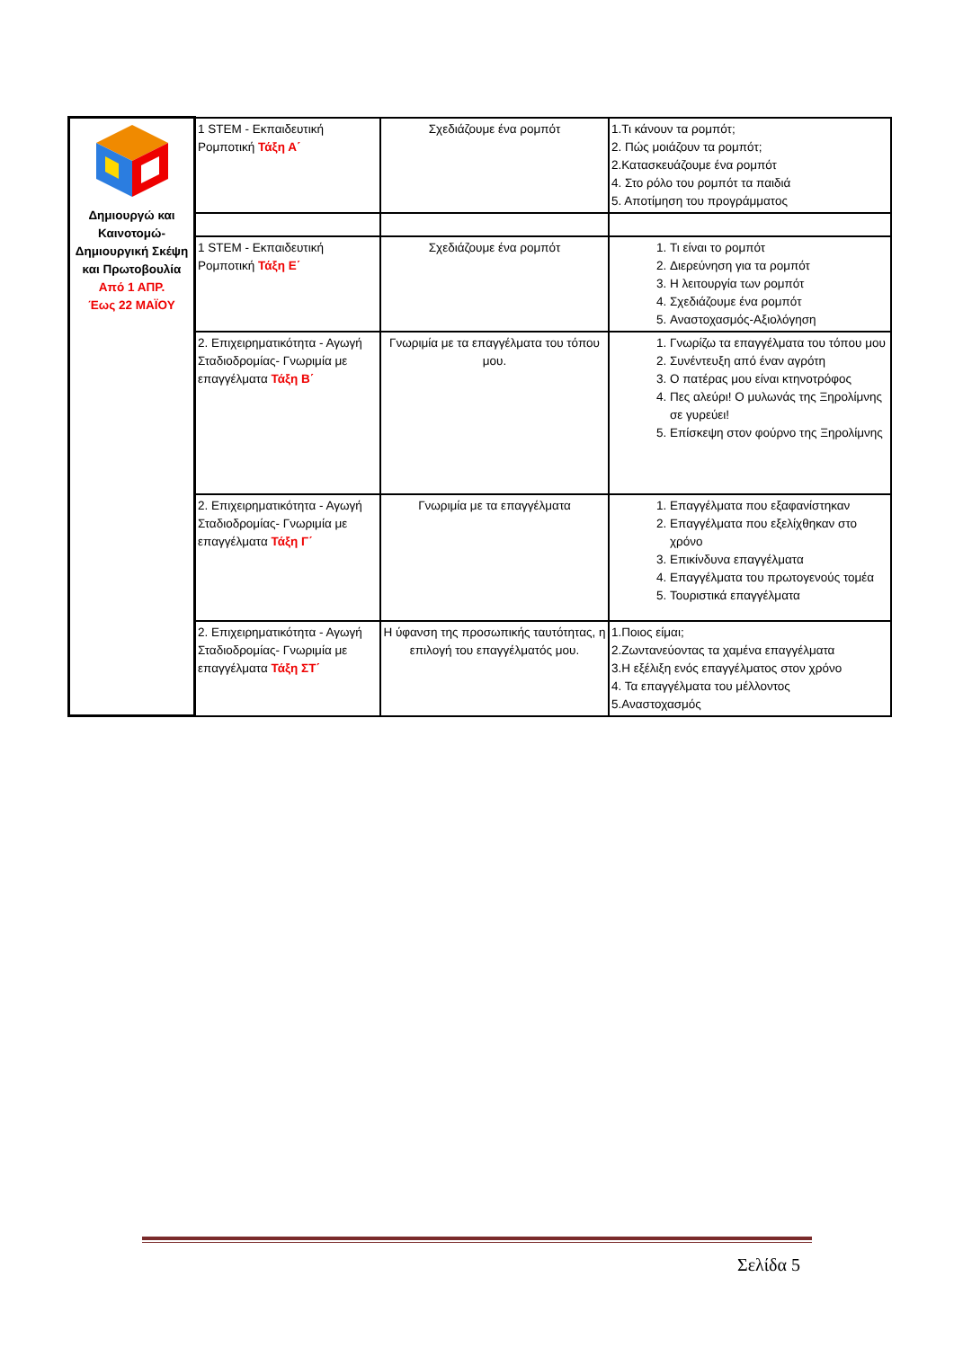| Δημιουργώ και Καινοτομώ- Δημιουργική Σκέψη και Πρωτοβουλία Από 1 ΑΠΡ. Έως 22 ΜΑΪΟΥ | 1 STEM - Εκπαιδευτική Ρομποτική Τάξη Α΄ | Σχεδιάζουμε ένα ρομπότ | 1.Τι κάνουν τα ρομπότ; 2. Πώς μοιάζουν τα ρομπότ; 2.Κατασκευάζουμε ένα ρομπότ 4. Στο ρόλο του ρομπότ τα παιδιά 5. Αποτίμηση του προγράμματος |
| | 1 STEM - Εκπαιδευτική Ρομποτική Τάξη Ε΄ | Σχεδιάζουμε ένα ρομπότ | 1. Τι είναι το ρομπότ 2. Διερεύνηση για τα ρομπότ 3. Η λειτουργία των ρομπότ 4. Σχεδιάζουμε ένα ρομπότ 5. Αναστοχασμός-Αξιολόγηση |
| | 2. Επιχειρηματικότητα - Αγωγή Σταδιοδρομίας- Γνωριμία με επαγγέλματα Τάξη Β΄ | Γνωριμία με τα επαγγέλματα του τόπου μου. | 1. Γνωρίζω τα επαγγέλματα του τόπου μου 2. Συνέντευξη από έναν αγρότη 3. Ο πατέρας μου είναι κτηνοτρόφος 4. Πες αλεύρι! Ο μυλωνάς της Ξηρολίμνης σε γυρεύει! 5. Επίσκεψη στον φούρνο της Ξηρολίμνης |
| | 2. Επιχειρηματικότητα - Αγωγή Σταδιοδρομίας- Γνωριμία με επαγγέλματα Τάξη Γ΄ | Γνωριμία με τα επαγγέλματα | 1. Επαγγέλματα που εξαφανίστηκαν 2. Επαγγέλματα που εξελίχθηκαν στο χρόνο 3. Επικίνδυνα επαγγέλματα 4. Επαγγέλματα του πρωτογενούς τομέα 5. Τουριστικά επαγγέλματα |
| | 2. Επιχειρηματικότητα - Αγωγή Σταδιοδρομίας- Γνωριμία με επαγγέλματα Τάξη ΣΤ΄ | Η ύφανση της προσωπικής ταυτότητας, η επιλογή του επαγγέλματός μου. | 1.Ποιος είμαι; 2.Ζωντανεύοντας τα χαμένα επαγγέλματα 3.Η εξέλιξη ενός επαγγέλματος στον χρόνο 4. Τα επαγγέλματα του μέλλοντος 5.Αναστοχασμός |
Σελίδα 5